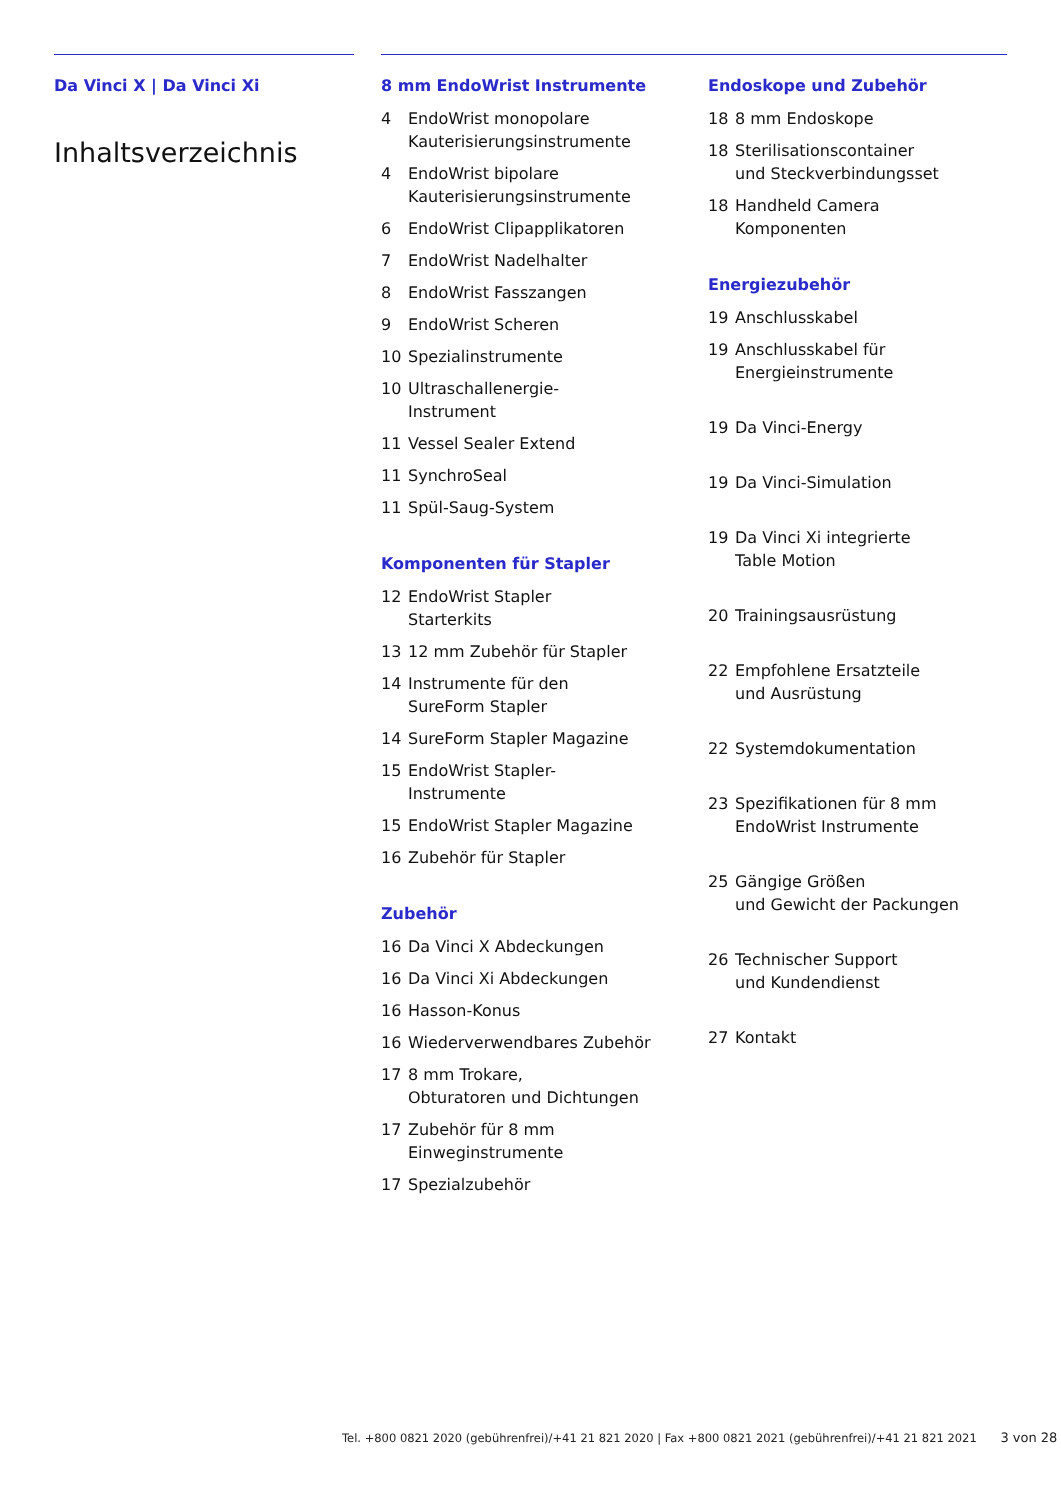Da Vinci X | Da Vinci Xi
Inhaltsverzeichnis
8 mm EndoWrist Instrumente
4 EndoWrist monopolare Kauterisierungsinstrumente
4 EndoWrist bipolare Kauterisierungsinstrumente
6 EndoWrist Clipapplikatoren
7 EndoWrist Nadelhalter
8 EndoWrist Fasszangen
9 EndoWrist Scheren
10 Spezialinstrumente
10 Ultraschallenergie-
Instrument
11 Vessel Sealer Extend
11 SynchroSeal
11 Spül-Saug-System
Komponenten für Stapler
12 EndoWrist Stapler
Starterkits
13 12 mm Zubehör für Stapler
14 Instrumente für den
SureForm Stapler
14 SureForm Stapler Magazine
15 EndoWrist Stapler-
Instrumente
15 EndoWrist Stapler Magazine
16 Zubehör für Stapler
Zubehör
16 Da Vinci X Abdeckungen
16 Da Vinci Xi Abdeckungen
16 Hasson-Konus
16 Wiederverwendbares Zubehör
17 8 mm Trokare,
Obturatoren und Dichtungen
17 Zubehör für 8 mm
Einweginstrumente
17 Spezialzubehör
Endoskope und Zubehör
18 8 mm Endoskope
18 Sterilisationscontainer
und Steckverbindungsset
18 Handheld Camera
Komponenten
Energiezubehör
19 Anschlusskabel
19 Anschlusskabel für
Energieinstrumente
19 Da Vinci-Energy
19 Da Vinci-Simulation
19 Da Vinci Xi integrierte
Table Motion
20 Trainingsausrüstung
22 Empfohlene Ersatzteile
und Ausrüstung
22 Systemdokumentation
23 Spezifikationen für 8 mm
EndoWrist Instrumente
25 Gängige Größen
und Gewicht der Packungen
26 Technischer Support
und Kundendienst
27 Kontakt
Tel. +800 0821 2020 (gebührenfrei)/+41 21 821 2020 | Fax +800 0821 2021 (gebührenfrei)/+41 21 821 2021 3 von 28